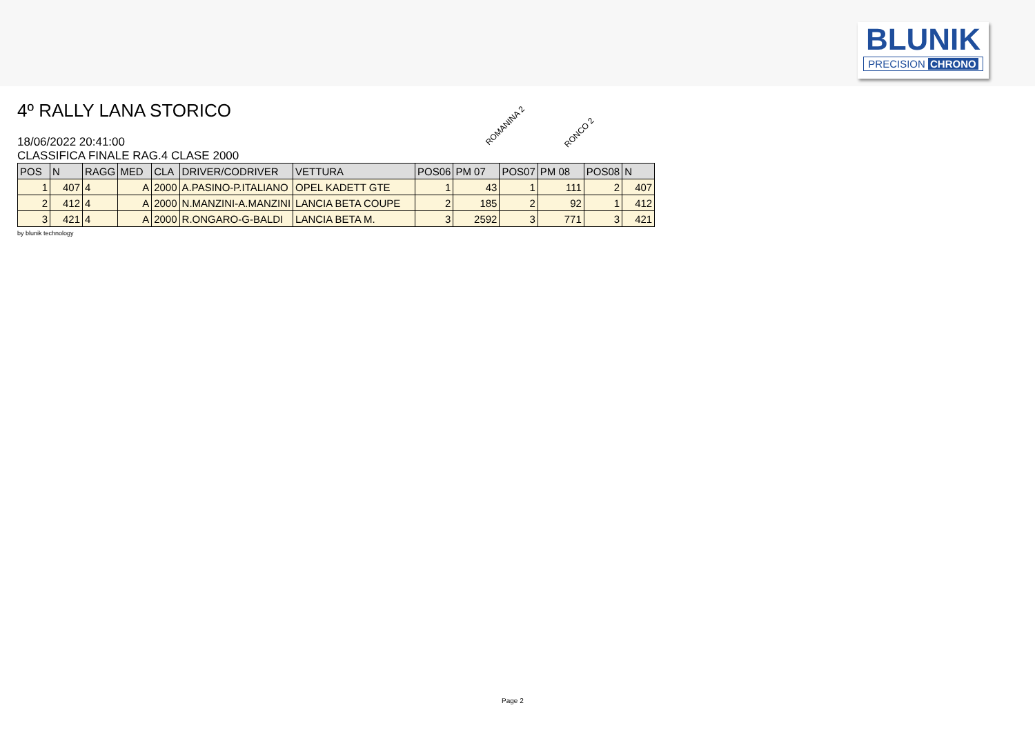BLUNIK
PRECISION CHRONO
4º RALLY LANA STORICO
18/06/2022 20:41:00
CLASSIFICA FINALE RAG.4 CLASE 2000
ROMANINA 2
RONCO 2
| POS | N | RAGG | MED | CLA | DRIVER/CODRIVER | VETTURA | POS06 | PM 07 | POS07 | PM 08 | POS08 | N |
| --- | --- | --- | --- | --- | --- | --- | --- | --- | --- | --- | --- | --- |
| 1 | 407 | 4 | A | 2000 | A.PASINO-P.ITALIANO | OPEL KADETT GTE | 1 | 43 | 1 | 111 | 2 | 407 |
| 2 | 412 | 4 | A | 2000 | N.MANZINI-A.MANZINI | LANCIA BETA COUPE | 2 | 185 | 2 | 92 | 1 | 412 |
| 3 | 421 | 4 | A | 2000 | R.ONGARO-G-BALDI | LANCIA BETA M. | 3 | 2592 | 3 | 771 | 3 | 421 |
by blunik technology
Page 2